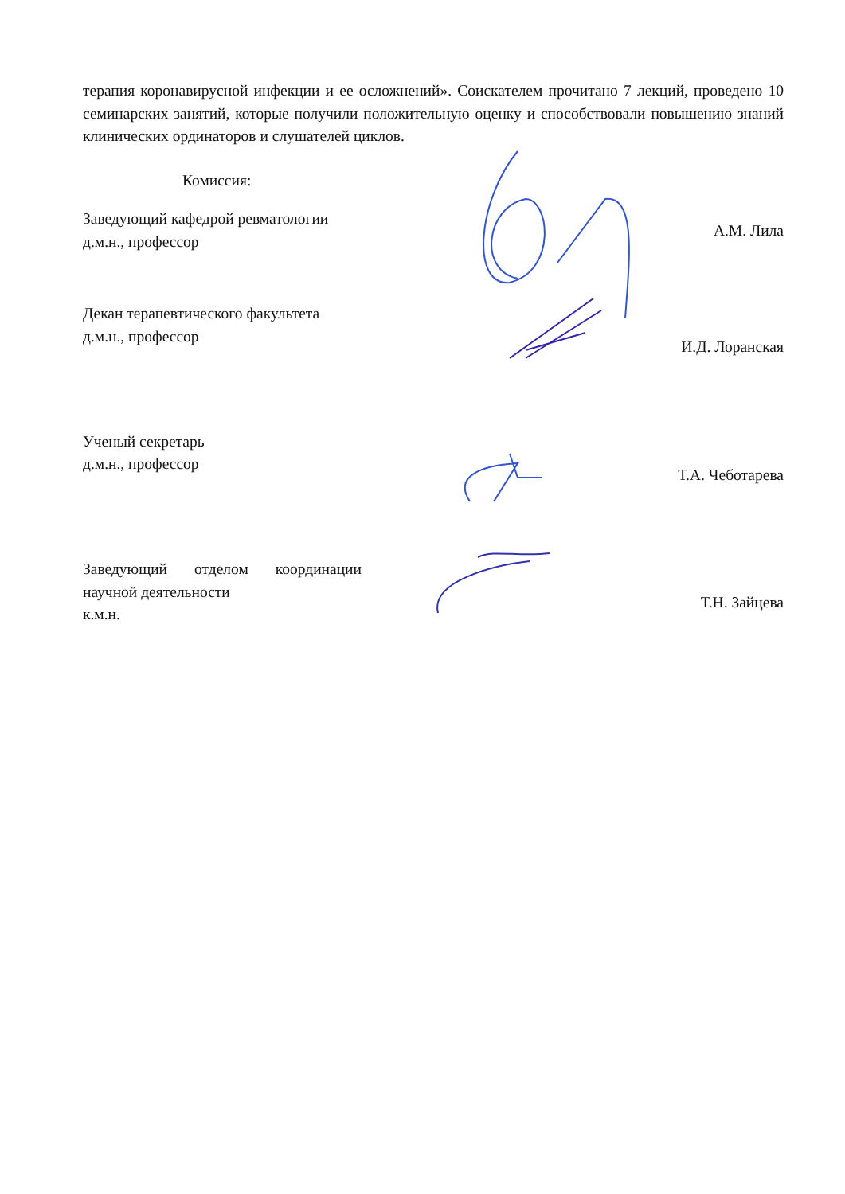терапия коронавирусной инфекции и ее осложнений». Соискателем прочитано 7 лекций, проведено 10 семинарских занятий, которые получили положительную оценку и способствовали повышению знаний клинических ординаторов и слушателей циклов.
Комиссия:
Заведующий кафедрой ревматологии
д.м.н., профессор
А.М. Лила
Декан терапевтического факультета
д.м.н., профессор
И.Д. Лоранская
Ученый секретарь
д.м.н., профессор
Т.А. Чеботарева
Заведующий отделом координации научной деятельности
к.м.н.
Т.Н. Зайцева